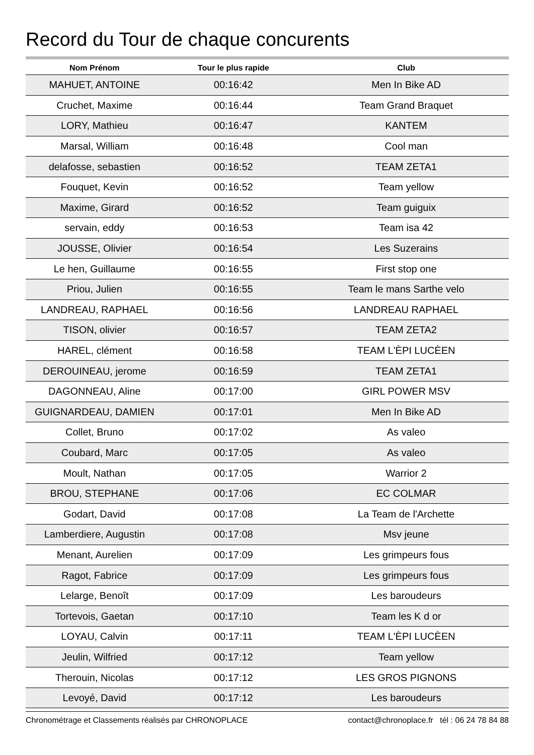Record du Tour de chaque concurents
| Nom Prénom | Tour le plus rapide | Club |
| --- | --- | --- |
| MAHUET, ANTOINE | 00:16:42 | Men In Bike AD |
| Cruchet, Maxime | 00:16:44 | Team Grand Braquet |
| LORY, Mathieu | 00:16:47 | KANTEM |
| Marsal, William | 00:16:48 | Cool man |
| delafosse, sebastien | 00:16:52 | TEAM ZETA1 |
| Fouquet, Kevin | 00:16:52 | Team yellow |
| Maxime, Girard | 00:16:52 | Team guiguix |
| servain, eddy | 00:16:53 | Team isa 42 |
| JOUSSE, Olivier | 00:16:54 | Les Suzerains |
| Le hen, Guillaume | 00:16:55 | First stop one |
| Priou, Julien | 00:16:55 | Team le mans Sarthe velo |
| LANDREAU, RAPHAEL | 00:16:56 | LANDREAU RAPHAEL |
| TISON, olivier | 00:16:57 | TEAM ZETA2 |
| HAREL, clément | 00:16:58 | TEAM L'ÈPI LUCÈEN |
| DEROUINEAU, jerome | 00:16:59 | TEAM ZETA1 |
| DAGONNEAU, Aline | 00:17:00 | GIRL POWER MSV |
| GUIGNARDEAU, DAMIEN | 00:17:01 | Men In Bike AD |
| Collet, Bruno | 00:17:02 | As valeo |
| Coubard, Marc | 00:17:05 | As valeo |
| Moult, Nathan | 00:17:05 | Warrior 2 |
| BROU, STEPHANE | 00:17:06 | EC COLMAR |
| Godart, David | 00:17:08 | La Team de l'Archette |
| Lamberdiere, Augustin | 00:17:08 | Msv jeune |
| Menant, Aurelien | 00:17:09 | Les grimpeurs fous |
| Ragot, Fabrice | 00:17:09 | Les grimpeurs fous |
| Lelarge, Benoît | 00:17:09 | Les baroudeurs |
| Tortevois, Gaetan | 00:17:10 | Team les K d or |
| LOYAU, Calvin | 00:17:11 | TEAM L'ÈPI LUCÈEN |
| Jeulin, Wilfried | 00:17:12 | Team yellow |
| Therouin, Nicolas | 00:17:12 | LES GROS PIGNONS |
| Levoyé, David | 00:17:12 | Les baroudeurs |
Chronométrage et Classements réalisés par CHRONOPLACE contact@chronoplace.fr tél : 06 24 78 84 88